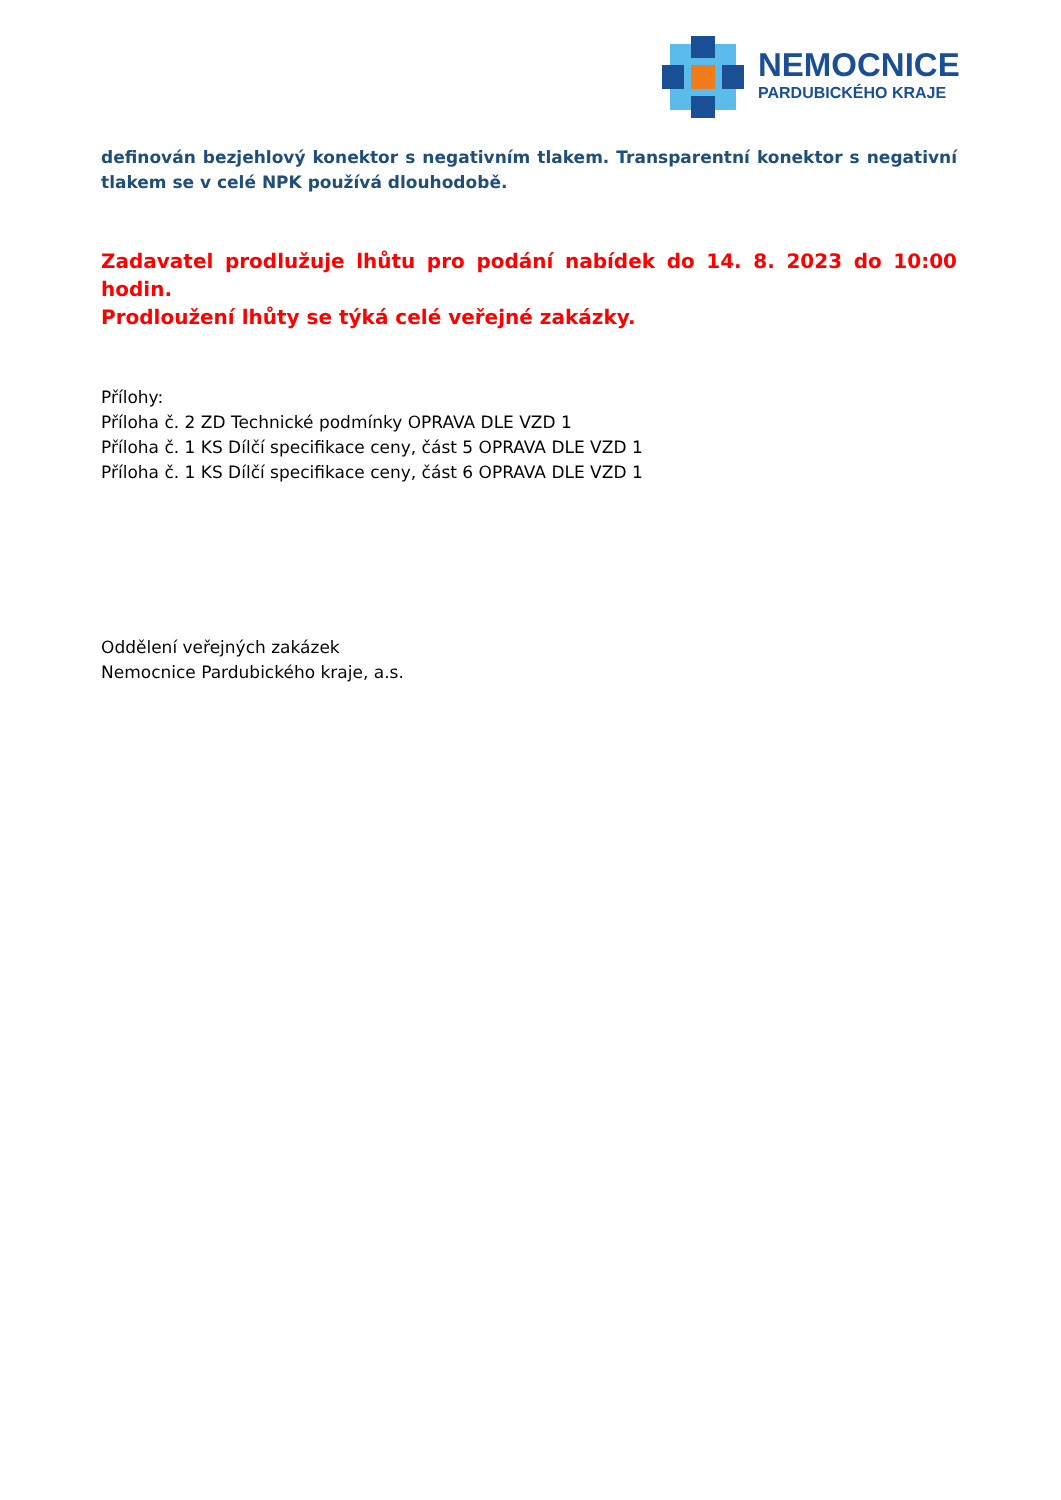NEMOCNICE
PARDUBICKÉHO KRAJE
definován bezjehlový konektor s negativním tlakem. Transparentní konektor s negativní tlakem se v celé NPK používá dlouhodobě.
Zadavatel prodlužuje lhůtu pro podání nabídek do 14. 8. 2023 do 10:00 hodin.
Prodloužení lhůty se týká celé veřejné zakázky.
Přílohy:
Příloha č. 2 ZD Technické podmínky OPRAVA DLE VZD 1
Příloha č. 1 KS Dílčí specifikace ceny, část 5 OPRAVA DLE VZD 1
Příloha č. 1 KS Dílčí specifikace ceny, část 6 OPRAVA DLE VZD 1
Oddělení veřejných zakázek
Nemocnice Pardubického kraje, a.s.